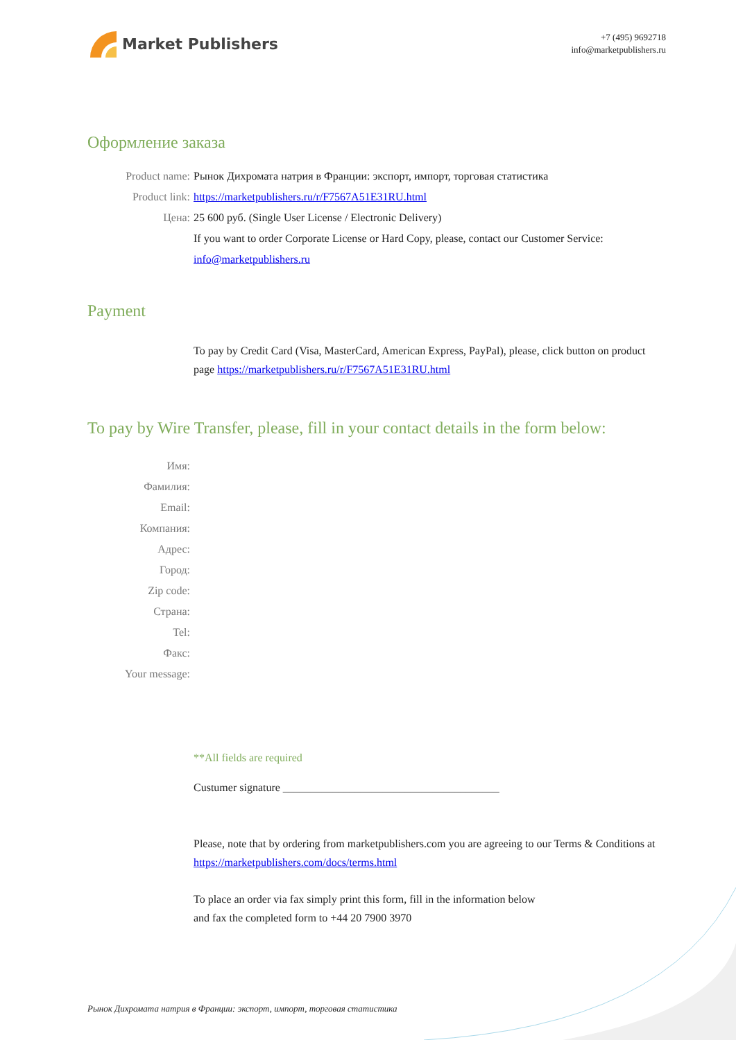Market Publishers
+7 (495) 9692718
info@marketpublishers.ru
Оформление заказа
Product name: Рынок Дихромата натрия в Франции: экспорт, импорт, торговая статистика
Product link: https://marketpublishers.ru/r/F7567A51E31RU.html
Цена: 25 600 руб. (Single User License / Electronic Delivery)
If you want to order Corporate License or Hard Copy, please, contact our Customer Service:
info@marketpublishers.ru
Payment
To pay by Credit Card (Visa, MasterCard, American Express, PayPal), please, click button on product page https://marketpublishers.ru/r/F7567A51E31RU.html
To pay by Wire Transfer, please, fill in your contact details in the form below:
Имя:
Фамилия:
Email:
Компания:
Адрес:
Город:
Zip code:
Страна:
Tel:
Факс:
Your message:
**All fields are required
Custumer signature _______________________________________
Please, note that by ordering from marketpublishers.com you are agreeing to our Terms & Conditions at https://marketpublishers.com/docs/terms.html
To place an order via fax simply print this form, fill in the information below
and fax the completed form to +44 20 7900 3970
Рынок Дихромата натрия в Франции: экспорт, импорт, торговая статистика